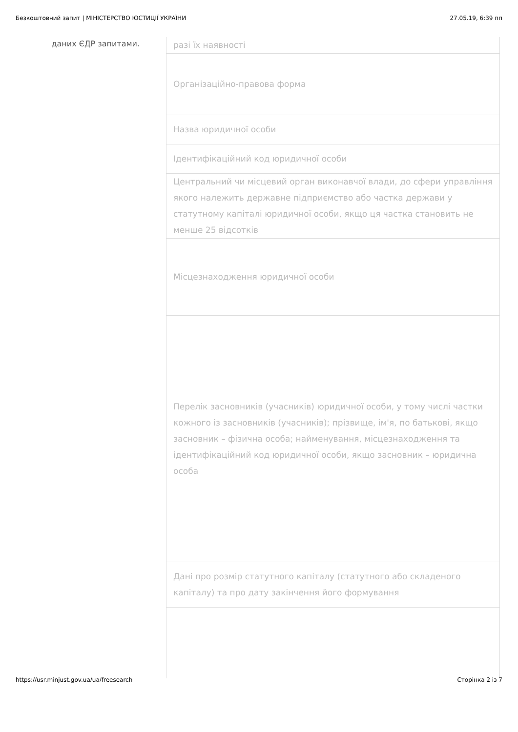Безкоштовний запит | МІНІСТЕРСТВО ЮСТИЦІЇ УКРАЇНИ 27.05.19, 6:39 пп
даних ЄДР запитами.
| разі їх наявності |
| Організаційно-правова форма |
| Назва юридичної особи |
| Ідентифікаційний код юридичної особи |
| Центральний чи місцевий орган виконавчої влади, до сфери управління якого належить державне підприємство або частка держави у статутному капіталі юридичної особи, якщо ця частка становить не менше 25 відсотків |
| Місцезнаходження юридичної особи |
| Перелік засновників (учасників) юридичної особи, у тому числі частки кожного із засновників (учасників); прізвище, ім'я, по батькові, якщо засновник – фізична особа; найменування, місцезнаходження та ідентифікаційний код юридичної особи, якщо засновник – юридична особа |
| Дані про розмір статутного капіталу (статутного або складеного капіталу) та про дату закінчення його формування |
https://usr.minjust.gov.ua/ua/freesearch Сторінка 2 із 7